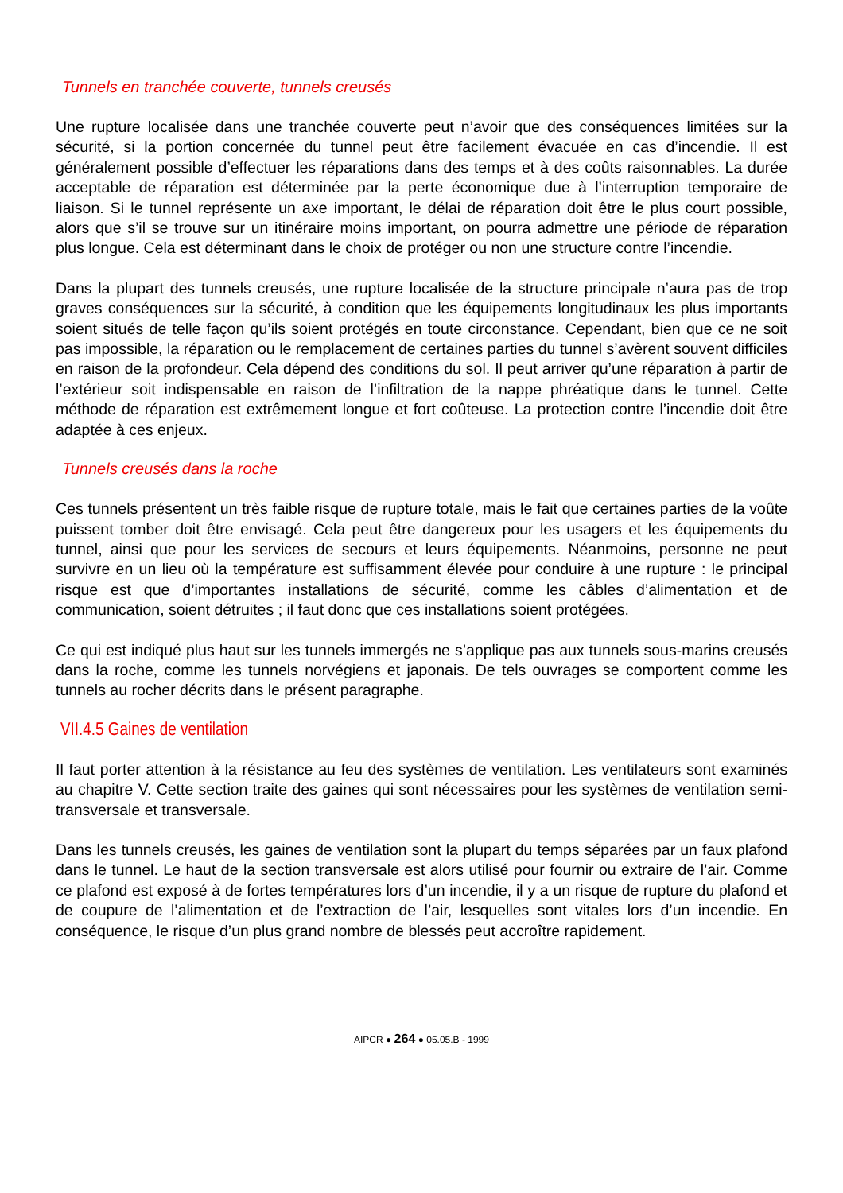Tunnels en tranchée couverte, tunnels creusés
Une rupture localisée dans une tranchée couverte peut n’avoir que des conséquences limitées sur la sécurité, si la portion concernée du tunnel peut être facilement évacuée en cas d’incendie. Il est généralement possible d’effectuer les réparations dans des temps et à des coûts raisonnables. La durée acceptable de réparation est déterminée par la perte économique due à l’interruption temporaire de liaison. Si le tunnel représente un axe important, le délai de réparation doit être le plus court possible, alors que s’il se trouve sur un itinéraire moins important, on pourra admettre une période de réparation plus longue. Cela est déterminant dans le choix de protéger ou non une structure contre l’incendie.
Dans la plupart des tunnels creusés, une rupture localisée de la structure principale n’aura pas de trop graves conséquences sur la sécurité, à condition que les équipements longitudinaux les plus importants soient situés de telle façon qu’ils soient protégés en toute circonstance. Cependant, bien que ce ne soit pas impossible, la réparation ou le remplacement de certaines parties du tunnel s’avèrent souvent difficiles en raison de la profondeur. Cela dépend des conditions du sol. Il peut arriver qu’une réparation à partir de l’extérieur soit indispensable en raison de l’infiltration de la nappe phréatique dans le tunnel. Cette méthode de réparation est extrêmement longue et fort coûteuse. La protection contre l’incendie doit être adaptée à ces enjeux.
Tunnels creusés dans la roche
Ces tunnels présentent un très faible risque de rupture totale, mais le fait que certaines parties de la voûte puissent tomber doit être envisagé. Cela peut être dangereux pour les usagers et les équipements du tunnel, ainsi que pour les services de secours et leurs équipements. Néanmoins, personne ne peut survivre en un lieu où la température est suffisamment élevée pour conduire à une rupture : le principal risque est que d’importantes installations de sécurité, comme les câbles d’alimentation et de communication, soient détruites ; il faut donc que ces installations soient protégées.
Ce qui est indiqué plus haut sur les tunnels immergés ne s’applique pas aux tunnels sous-marins creusés dans la roche, comme les tunnels norvégiens et japonais. De tels ouvrages se comportent comme les tunnels au rocher décrits dans le présent paragraphe.
VII.4.5 Gaines de ventilation
Il faut porter attention à la résistance au feu des systèmes de ventilation. Les ventilateurs sont examinés au chapitre V. Cette section traite des gaines qui sont nécessaires pour les systèmes de ventilation semi-transversale et transversale.
Dans les tunnels creusés, les gaines de ventilation sont la plupart du temps séparées par un faux plafond dans le tunnel. Le haut de la section transversale est alors utilisé pour fournir ou extraire de l’air. Comme ce plafond est exposé à de fortes températures lors d’un incendie, il y a un risque de rupture du plafond et de coupure de l’alimentation et de l’extraction de l’air, lesquelles sont vitales lors d’un incendie. En conséquence, le risque d’un plus grand nombre de blessés peut accroître rapidement.
AIPCR ● 264 ● 05.05.B - 1999